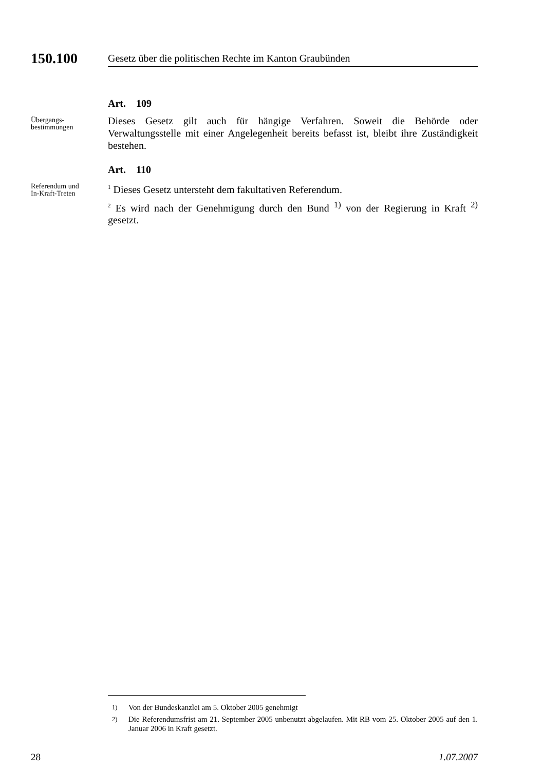150.100
Gesetz über die politischen Rechte im Kanton Graubünden
Art. 109
Übergangs-
bestimmungen
Dieses Gesetz gilt auch für hängige Verfahren. Soweit die Behörde oder Verwaltungsstelle mit einer Angelegenheit bereits befasst ist, bleibt ihre Zuständigkeit bestehen.
Art. 110
Referendum und
In-Kraft-Treten
<sup>1</sup> Dieses Gesetz untersteht dem fakultativen Referendum.
<sup>2</sup> Es wird nach der Genehmigung durch den Bund <sup>1)</sup> von der Regierung in Kraft <sup>2)</sup> gesetzt.
<sup>1)</sup> Von der Bundeskanzlei am 5. Oktober 2005 genehmigt
<sup>2)</sup> Die Referendumsfrist am 21. September 2005 unbenutzt abgelaufen. Mit RB vom 25. Oktober 2005 auf den 1. Januar 2006 in Kraft gesetzt.
28 1.07.2007